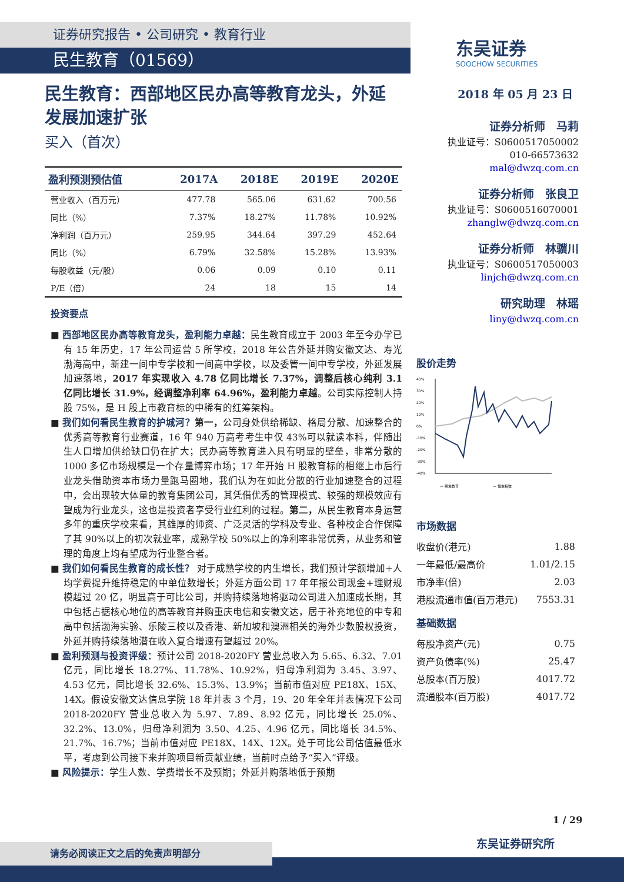证券研究报告 • 公司研究 • 教育行业
民生教育（01569）
东吴证券
SOOCHOW SECURITIES
民生教育：西部地区民办高等教育龙头，外延发展加速扩张
买入（首次）
| 盈利预测预估值 | 2017A | 2018E | 2019E | 2020E |
| --- | --- | --- | --- | --- |
| 营业收入（百万元） | 477.78 | 565.06 | 631.62 | 700.56 |
| 同比（%） | 7.37% | 18.27% | 11.78% | 10.92% |
| 净利润（百万元） | 259.95 | 344.64 | 397.29 | 452.64 |
| 同比（%） | 6.79% | 32.58% | 15.28% | 13.93% |
| 每股收益（元/股） | 0.06 | 0.09 | 0.10 | 0.11 |
| P/E（倍） | 24 | 18 | 15 | 14 |
投资要点
■ 西部地区民办高等教育龙头，盈利能力卓越：民生教育成立于 2003 年至今办学已有 15 年历史，17 年公司运营 5 所学校，2018 年公告外延并购安徽文达、寿光渤海高中，新建一间中专学校和一间高中学校，以及委管一间中专学校，外延发展加速落地，2017 年实现收入 4.78 亿同比增长 7.37%，调整后核心纯利 3.1 亿同比增长 31.9%，经调整净利率 64.96%，盈利能力卓越。公司实际控制人持股 75%，是 H 股上市教育标的中稀有的红筹架构。
■ 我们如何看民生教育的护城河？第一，公司身处供给稀缺、格局分散、加速整合的优秀高等教育行业赛道，16 年 940 万高考考生中仅 43%可以就读本科，伴随出生人口增加供给缺口仍在扩大；民办高等教育进入具有明显的壁垒，非常分散的 1000 多亿市场规模是一个存量博弈市场；17 年开始 H 股教育标的相继上市后行业龙头借助资本市场力量跑马圈地，我们认为在如此分散的行业加速整合的过程中，会出现较大体量的教育集团公司，其凭借优秀的管理模式、较强的规模效应有望成为行业龙头，这也是投资者享受行业红利的过程。第二，从民生教育本身运营多年的重庆学校来看，其雄厚的师资、广泛灵活的学科及专业、各种校企合作保障了其 90%以上的初次就业率，成熟学校 50%以上的净利率非常优秀，从业务和管理的角度上均有望成为行业整合者。
■ 我们如何看民生教育的成长性？ 对于成熟学校的内生增长，我们预计学额增加+人均学费提升维持稳定的中单位数增长；外延方面公司 17 年年报公司现金+理财规模超过 20 亿，明显高于可比公司，并购持续落地将驱动公司进入加速成长期，其中包括占据核心地位的高等教育并购重庆电信和安徽文达，居于补充地位的中专和高中包括渤海实验、乐陵三校以及香港、新加坡和澳洲相关的海外少数股权投资，外延并购持续落地潜在收入复合增速有望超过 20%。
■ 盈利预测与投资评级：预计公司 2018-2020FY 营业总收入为 5.65、6.32、7.01 亿元，同比增长 18.27%、11.78%、10.92%，归母净利润为 3.45、3.97、4.53 亿元，同比增长 32.6%、15.3%、13.9%；当前市值对应 PE18X、15X、14X。假设安徽文达信息学院 18 年并表 3 个月，19、20 年全年并表情况下公司 2018-2020FY 营业总收入为 5.97、7.89、8.92 亿元，同比增长 25.0%、32.2%、13.0%，归母净利润为 3.50、4.25、4.96 亿元，同比增长 34.5%、21.7%、16.7%；当前市值对应 PE18X、14X、12X。处于可比公司估值最低水平，考虑到公司接下来并购项目新贡献业绩，当前时点给予“买入”评级。
■ 风险提示：学生人数、学费增长不及预期；外延并购落地低于预期
2018 年 05 月 23 日
证券分析师　马莉
执业证号：S0600517050002
010-66573632
mal@dwzq.com.cn
证券分析师　张良卫
执业证号：S0600516070001
zhanglw@dwzq.com.cn
证券分析师　林骥川
执业证号：S0600517050003
linjch@dwzq.com.cn
研究助理　林瑶
liny@dwzq.com.cn
股价走势
40%
30%
20%
10%
0%
-10%
-20%
-30%
-40%
— 民生教育
— 恒生指数
市场数据
| 收盘价(港元) | 1.88 |
| 一年最低/最高价 | 1.01/2.15 |
| 市净率(倍) | 2.03 |
| 港股流通市值(百万港元) | 7553.31 |
基础数据
| 每股净资产(元) | 0.75 |
| 资产负债率(%) | 25.47 |
| 总股本(百万股) | 4017.72 |
| 流通股本(百万股) | 4017.72 |
1 / 29
东吴证券研究所
请务必阅读正文之后的免责声明部分